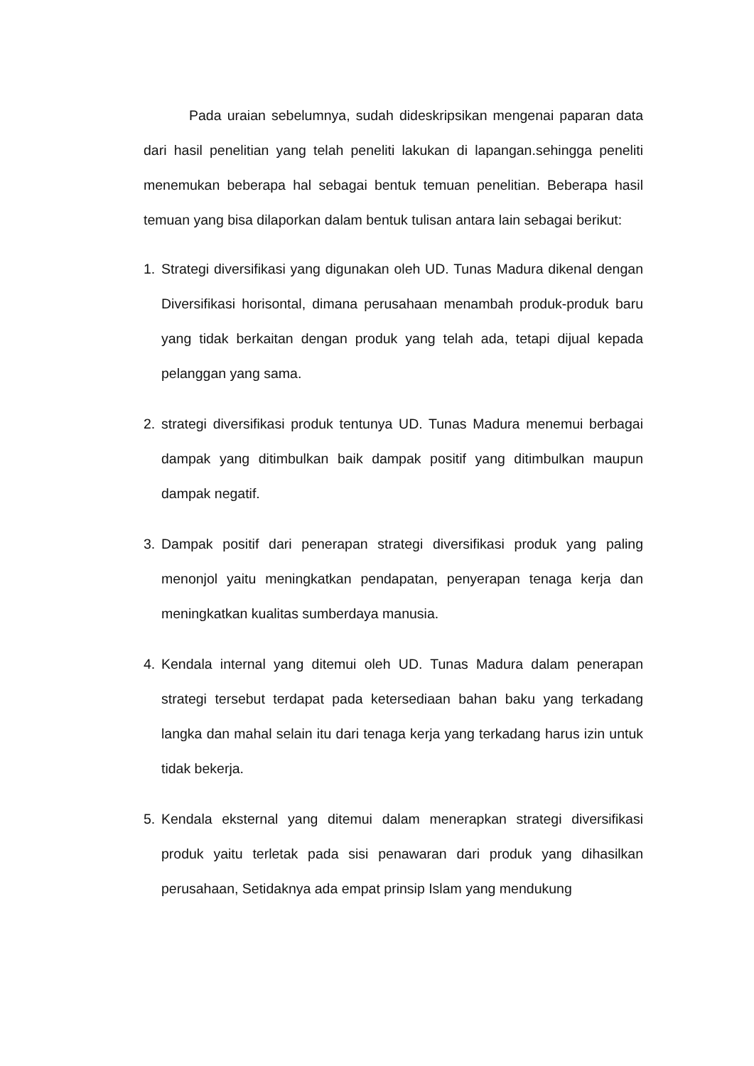Pada uraian sebelumnya, sudah dideskripsikan mengenai paparan data dari hasil penelitian yang telah peneliti lakukan di lapangan.sehingga peneliti menemukan beberapa hal sebagai bentuk temuan penelitian. Beberapa hasil temuan yang bisa dilaporkan dalam bentuk tulisan antara lain sebagai berikut:
1. Strategi diversifikasi yang digunakan oleh UD. Tunas Madura dikenal dengan Diversifikasi horisontal, dimana perusahaan menambah produk-produk baru yang tidak berkaitan dengan produk yang telah ada, tetapi dijual kepada pelanggan yang sama.
2. strategi diversifikasi produk tentunya UD. Tunas Madura menemui berbagai dampak yang ditimbulkan baik dampak positif yang ditimbulkan maupun dampak negatif.
3. Dampak positif dari penerapan strategi diversifikasi produk yang paling menonjol yaitu meningkatkan pendapatan, penyerapan tenaga kerja dan meningkatkan kualitas sumberdaya manusia.
4. Kendala internal yang ditemui oleh UD. Tunas Madura dalam penerapan strategi tersebut terdapat pada ketersediaan bahan baku yang terkadang langka dan mahal selain itu dari tenaga kerja yang terkadang harus izin untuk tidak bekerja.
5. Kendala eksternal yang ditemui dalam menerapkan strategi diversifikasi produk yaitu terletak pada sisi penawaran dari produk yang dihasilkan perusahaan, Setidaknya ada empat prinsip Islam yang mendukung